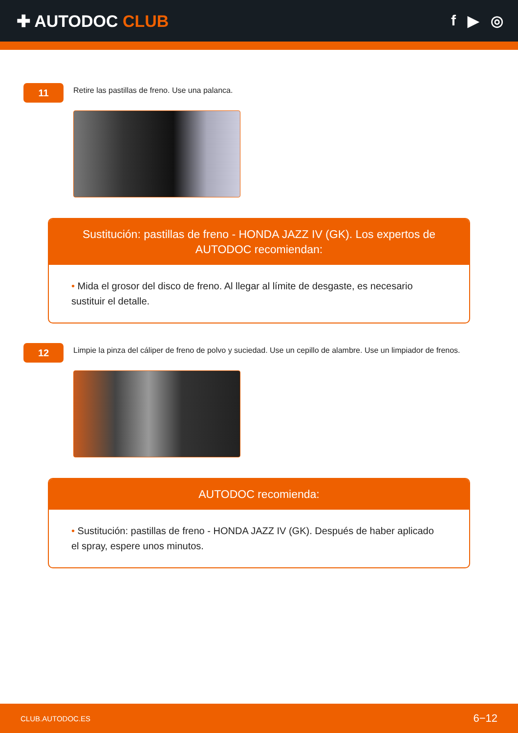✚ AUTODOC CLUB f ▶ ◎
11
Retire las pastillas de freno. Use una palanca.
Sustitución: pastillas de freno - HONDA JAZZ IV (GK). Los expertos de AUTODOC recomiendan:
• Mida el grosor del disco de freno. Al llegar al límite de desgaste, es necesario sustituir el detalle.
12
Limpie la pinza del cáliper de freno de polvo y suciedad. Use un cepillo de alambre. Use un limpiador de frenos.
AUTODOC recomienda:
• Sustitución: pastillas de freno - HONDA JAZZ IV (GK). Después de haber aplicado el spray, espere unos minutos.
CLUB.AUTODOC.ES 6−12